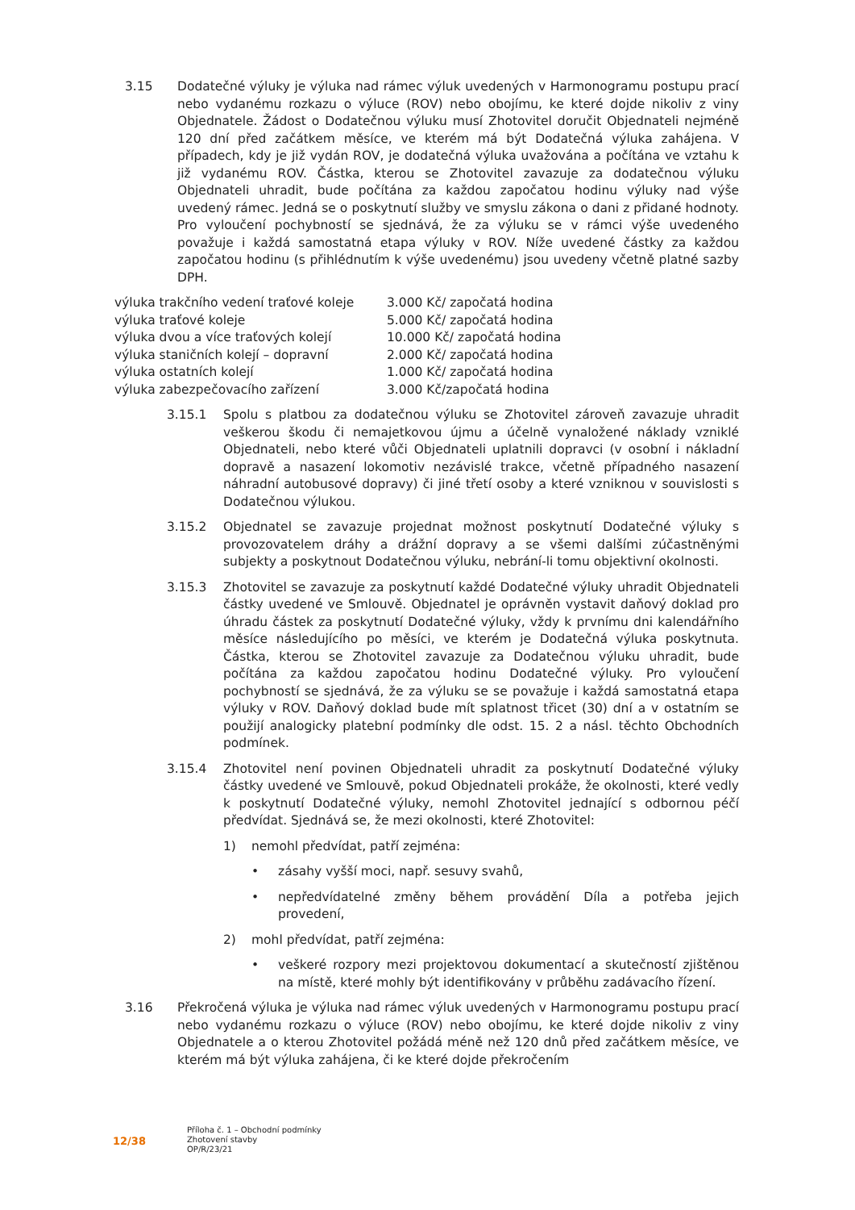3.15 Dodatečné výluky je výluka nad rámec výluk uvedených v Harmonogramu postupu prací nebo vydanému rozkazu o výluce (ROV) nebo obojímu, ke které dojde nikoliv z viny Objednatele. Žádost o Dodatečnou výluku musí Zhotovitel doručit Objednateli nejméně 120 dní před začátkem měsíce, ve kterém má být Dodatečná výluka zahájena. V případech, kdy je již vydán ROV, je dodatečná výluka uvažována a počítána ve vztahu k již vydanému ROV. Částka, kterou se Zhotovitel zavazuje za dodatečnou výluku Objednateli uhradit, bude počítána za každou započatou hodinu výluky nad výše uvedený rámec. Jedná se o poskytnutí služby ve smyslu zákona o dani z přidané hodnoty. Pro vyloučení pochybností se sjednává, že za výluku se v rámci výše uvedeného považuje i každá samostatná etapa výluky v ROV. Níže uvedené částky za každou započatou hodinu (s přihlédnutím k výše uvedenému) jsou uvedeny včetně platné sazby DPH.
| výluka trakčního vedení traťové koleje | 3.000 Kč/ započatá hodina |
| výluka traťové koleje | 5.000 Kč/ započatá hodina |
| výluka dvou a více traťových kolejí | 10.000 Kč/ započatá hodina |
| výluka staničních kolejí – dopravní | 2.000 Kč/ započatá hodina |
| výluka ostatních kolejí | 1.000 Kč/ započatá hodina |
| výluka zabezpečovacího zařízení | 3.000 Kč/započatá hodina |
3.15.1 Spolu s platbou za dodatečnou výluku se Zhotovitel zároveň zavazuje uhradit veškerou škodu či nemajetkovou újmu a účelně vynaložené náklady vzniklé Objednateli, nebo které vůči Objednateli uplatnili dopravci (v osobní i nákladní dopravě a nasazení lokomotiv nezávislé trakce, včetně případného nasazení náhradní autobusové dopravy) či jiné třetí osoby a které vzniknou v souvislosti s Dodatečnou výlukou.
3.15.2 Objednatel se zavazuje projednat možnost poskytnutí Dodatečné výluky s provozovatelem dráhy a drážní dopravy a se všemi dalšími zúčastněnými subjekty a poskytnout Dodatečnou výluku, nebrání-li tomu objektivní okolnosti.
3.15.3 Zhotovitel se zavazuje za poskytnutí každé Dodatečné výluky uhradit Objednateli částky uvedené ve Smlouvě. Objednatel je oprávněn vystavit daňový doklad pro úhradu částek za poskytnutí Dodatečné výluky, vždy k prvnímu dni kalendářního měsíce následujícího po měsíci, ve kterém je Dodatečná výluka poskytnuta. Částka, kterou se Zhotovitel zavazuje za Dodatečnou výluku uhradit, bude počítána za každou započatou hodinu Dodatečné výluky. Pro vyloučení pochybností se sjednává, že za výluku se se považuje i každá samostatná etapa výluky v ROV. Daňový doklad bude mít splatnost třicet (30) dní a v ostatním se použijí analogicky platební podmínky dle odst. 15. 2 a násl. těchto Obchodních podmínek.
3.15.4 Zhotovitel není povinen Objednateli uhradit za poskytnutí Dodatečné výluky částky uvedené ve Smlouvě, pokud Objednateli prokáže, že okolnosti, které vedly k poskytnutí Dodatečné výluky, nemohl Zhotovitel jednající s odbornou péčí předvídat. Sjednává se, že mezi okolnosti, které Zhotovitel:
1) nemohl předvídat, patří zejména:
• zásahy vyšší moci, např. sesuvy svahů,
• nepředvídatelné změny během provádění Díla a potřeba jejich provedení,
2) mohl předvídat, patří zejména:
• veškeré rozpory mezi projektovou dokumentací a skutečností zjištěnou na místě, které mohly být identifikovány v průběhu zadávacího řízení.
3.16 Překročená výluka je výluka nad rámec výluk uvedených v Harmonogramu postupu prací nebo vydanému rozkazu o výluce (ROV) nebo obojímu, ke které dojde nikoliv z viny Objednatele a o kterou Zhotovitel požádá méně než 120 dnů před začátkem měsíce, ve kterém má být výluka zahájena, či ke které dojde překročením
12/38
Příloha č. 1 – Obchodní podmínky
Zhotovení stavby
OP/R/23/21